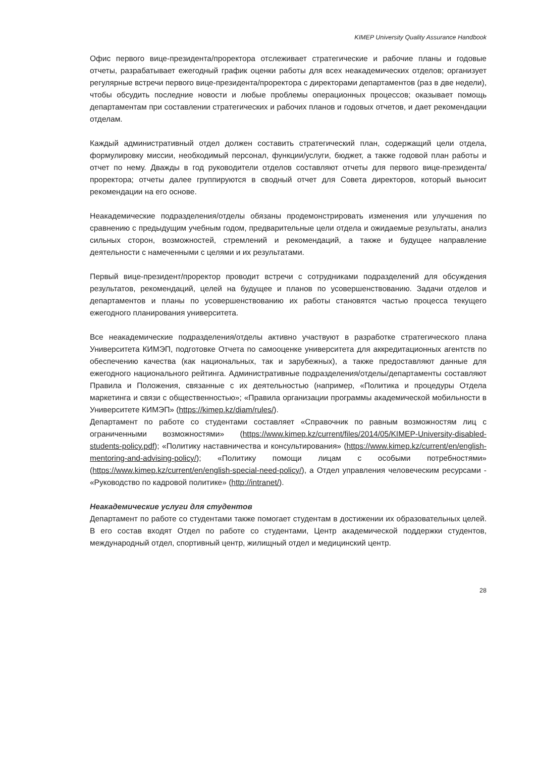KIMEP University Quality Assurance Handbook
Офис первого вице-президента/проректора отслеживает стратегические и рабочие планы и годовые отчеты, разрабатывает ежегодный график оценки работы для всех неакадемических отделов; организует регулярные встречи первого вице-президента/проректора с директорами департаментов (раз в две недели), чтобы обсудить последние новости и любые проблемы операционных процессов; оказывает помощь департаментам при составлении стратегических и рабочих планов и годовых отчетов, и дает рекомендации отделам.
Каждый административный отдел должен составить стратегический план, содержащий цели отдела, формулировку миссии, необходимый персонал, функции/услуги, бюджет, а также годовой план работы и отчет по нему. Дважды в год руководители отделов составляют отчеты для первого вице-президента/проректора; отчеты далее группируются в сводный отчет для Совета директоров, который выносит рекомендации на его основе.
Неакадемические подразделения/отделы обязаны продемонстрировать изменения или улучшения по сравнению с предыдущим учебным годом, предварительные цели отдела и ожидаемые результаты, анализ сильных сторон, возможностей, стремлений и рекомендаций, а также и будущее направление деятельности с намеченными с целями и их результатами.
Первый вице-президент/проректор проводит встречи с сотрудниками подразделений для обсуждения результатов, рекомендаций, целей на будущее и планов по усовершенствованию. Задачи отделов и департаментов и планы по усовершенствованию их работы становятся частью процесса текущего ежегодного планирования университета.
Все неакадемические подразделения/отделы активно участвуют в разработке стратегического плана Университета КИМЭП, подготовке Отчета по самооценке университета для аккредитационных агентств по обеспечению качества (как национальных, так и зарубежных), а также предоставляют данные для ежегодного национального рейтинга. Административные подразделения/отделы/департаменты составляют Правила и Положения, связанные с их деятельностью (например, «Политика и процедуры Отдела маркетинга и связи с общественностью»; «Правила организации программы академической мобильности в Университете КИМЭП» (https://kimep.kz/diam/rules/).
Департамент по работе со студентами составляет «Справочник по равным возможностям лиц с ограниченными возможностями» (https://www.kimep.kz/current/files/2014/05/KIMEP-University-disabled-students-policy.pdf); «Политику наставничества и консультирования» (https://www.kimep.kz/current/en/english-mentoring-and-advising-policy/); «Политику помощи лицам с особыми потребностями» (https://www.kimep.kz/current/en/english-special-need-policy/), а Отдел управления человеческим ресурсами - «Руководство по кадровой политике» (http://intranet/).
Неакадемические услуги для студентов
Департамент по работе со студентами также помогает студентам в достижении их образовательных целей. В его состав входят Отдел по работе со студентами, Центр академической поддержки студентов, международный отдел, спортивный центр, жилищный отдел и медицинский центр.
28